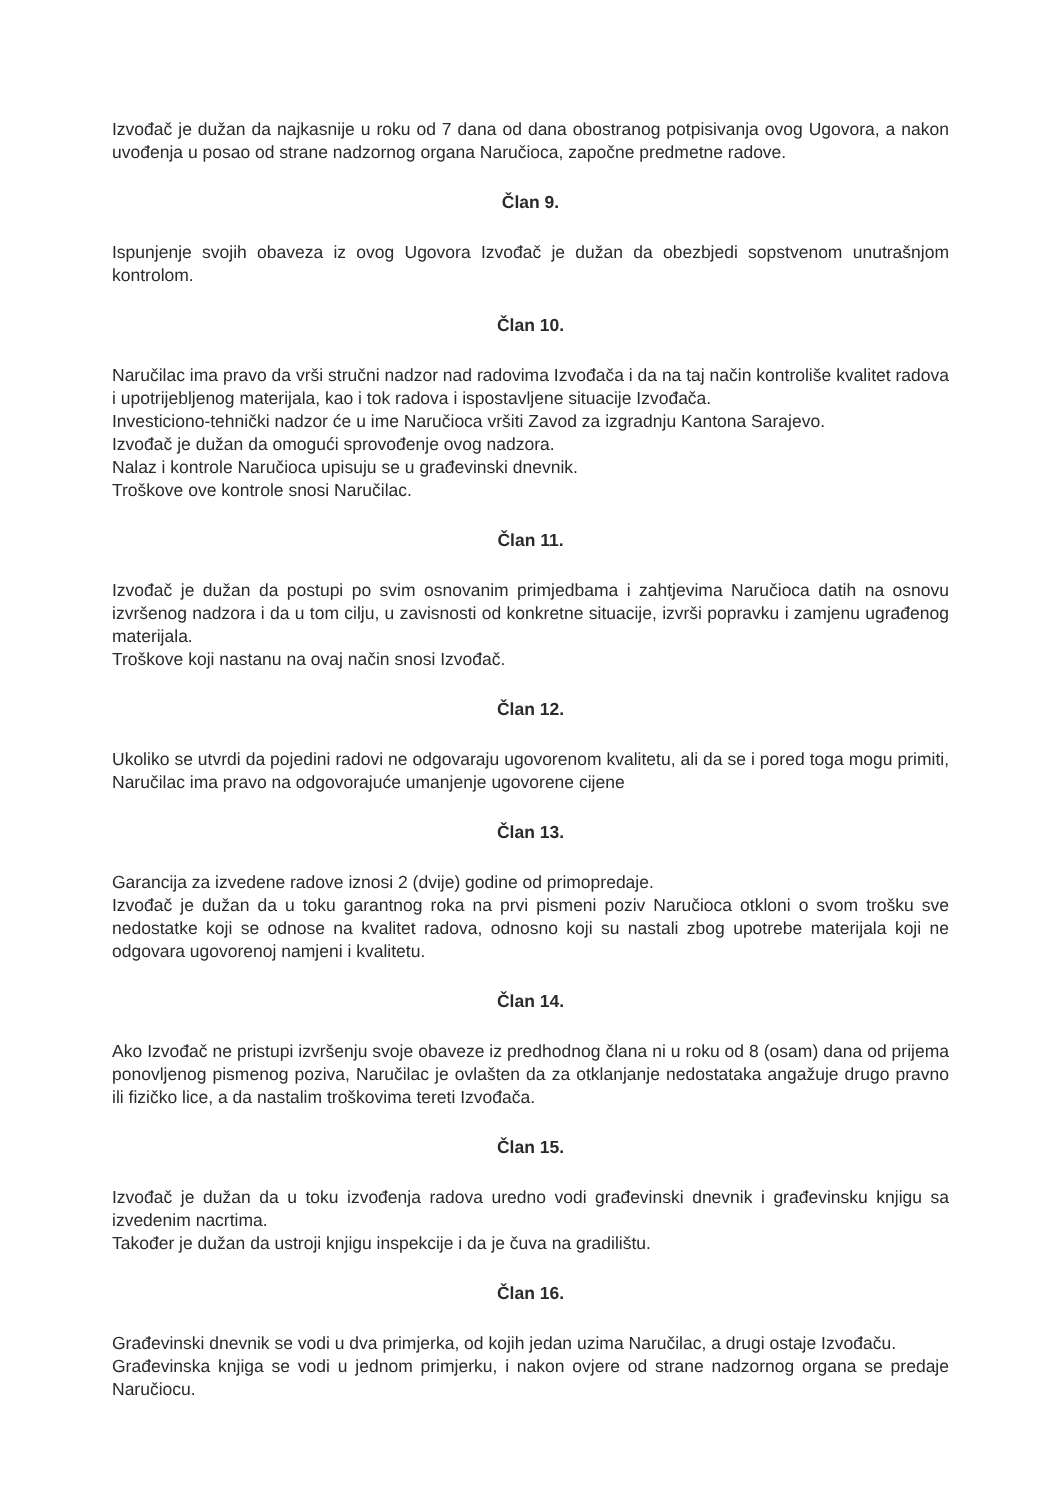Izvođač je dužan da najkasnije u roku od 7 dana od dana obostranog potpisivanja ovog Ugovora, a nakon uvođenja u posao od strane nadzornog organa Naručioca, započne predmetne radove.
Član 9.
Ispunjenje svojih obaveza iz ovog Ugovora Izvođač je dužan da obezbjedi sopstvenom unutrašnjom kontrolom.
Član 10.
Naručilac ima pravo da vrši stručni nadzor nad radovima Izvođača i da na taj način kontroliše kvalitet radova i upotrijebljenog materijala, kao i tok radova i ispostavljene situacije Izvođača.
Investiciono-tehnički nadzor će u ime Naručioca vršiti Zavod za izgradnju Kantona Sarajevo.
Izvođač je dužan da omogući sprovođenje ovog nadzora.
Nalaz i kontrole Naručioca upisuju se u građevinski dnevnik.
Troškove ove kontrole snosi Naručilac.
Član 11.
Izvođač je dužan da postupi po svim osnovanim primjedbama i zahtjevima Naručioca datih na osnovu izvršenog nadzora i da u tom cilju, u zavisnosti od konkretne situacije, izvrši popravku i zamjenu ugrađenog materijala.
Troškove koji nastanu na ovaj način snosi Izvođač.
Član 12.
Ukoliko se utvrdi da pojedini radovi ne odgovaraju ugovorenom kvalitetu, ali da se i pored toga mogu primiti, Naručilac ima pravo na odgovorajuće umanjenje ugovorene cijene
Član 13.
Garancija za izvedene radove iznosi 2 (dvije) godine od primopredaje.
Izvođač je dužan da u toku garantnog roka na prvi pismeni poziv Naručioca otkloni o svom trošku sve nedostatke koji se odnose na kvalitet radova, odnosno koji su nastali zbog upotrebe materijala koji ne odgovara ugovorenoj namjeni i kvalitetu.
Član 14.
Ako Izvođač ne pristupi izvršenju svoje obaveze iz predhodnog člana ni u roku od 8 (osam) dana od prijema ponovljenog pismenog poziva, Naručilac je ovlašten da za otklanjanje nedostataka angažuje drugo pravno ili fizičko lice, a da nastalim troškovima tereti Izvođača.
Član 15.
Izvođač je dužan da u toku izvođenja radova uredno vodi građevinski dnevnik i građevinsku knjigu sa izvedenim nacrtima.
Također je dužan da ustroji knjigu inspekcije i da je čuva na gradilištu.
Član 16.
Građevinski dnevnik se vodi u dva primjerka, od kojih jedan uzima Naručilac, a drugi ostaje Izvođaču.
Građevinska knjiga se vodi u jednom primjerku, i nakon ovjere od strane nadzornog organa se predaje Naručiocu.